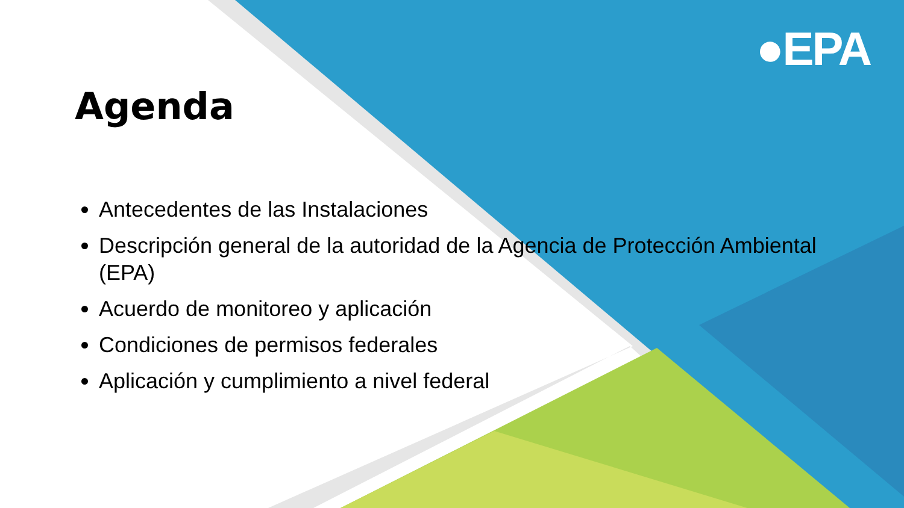●EPA
Agenda
Antecedentes de las Instalaciones
Descripción general de la autoridad de la Agencia de Protección Ambiental (EPA)
Acuerdo de monitoreo y aplicación
Condiciones de permisos federales
Aplicación y cumplimiento a nivel federal